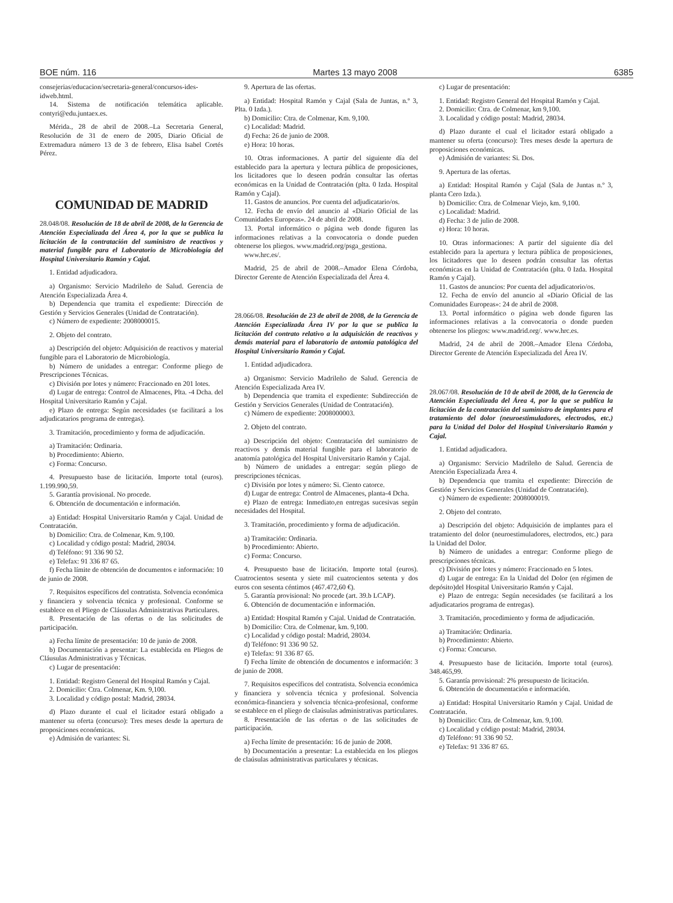BOE núm. 116 Martes 13 mayo 2008 6385
consejerias/educacion/secretaria-general/concursos-ides-idweb.html.
14. Sistema de notificación telemática aplicable. contyri@edu.juntaex.es.
Mérida., 28 de abril de 2008.–La Secretaria General, Resolución de 31 de enero de 2005, Diario Oficial de Extremadura número 13 de 3 de febrero, Elisa Isabel Cortés Pérez.
COMUNIDAD DE MADRID
28.048/08. Resolución de 18 de abril de 2008, de la Gerencia de Atención Especializada del Área 4, por la que se publica la licitación de la contratación del suministro de reactivos y material fungible para el Laboratorio de Microbiología del Hospital Universitario Ramón y Cajal.
1. Entidad adjudicadora.
a) Organismo: Servicio Madrileño de Salud. Gerencia de Atención Especializada Área 4.
b) Dependencia que tramita el expediente: Dirección de Gestión y Servicios Generales (Unidad de Contratación).
c) Número de expediente: 2008000015.
2. Objeto del contrato.
a) Descripción del objeto: Adquisición de reactivos y material fungible para el Laboratorio de Microbiología.
b) Número de unidades a entregar: Conforme pliego de Prescripciones Técnicas.
c) División por lotes y número: Fraccionado en 201 lotes.
d) Lugar de entrega: Control de Almacenes, Plta. -4 Dcha. del Hospital Universitario Ramón y Cajal.
e) Plazo de entrega: Según necesidades (se facilitará a los adjudicatarios programa de entregas).
3. Tramitación, procedimiento y forma de adjudicación.
a) Tramitación: Ordinaria.
b) Procedimiento: Abierto.
c) Forma: Concurso.
4. Presupuesto base de licitación. Importe total (euros). 1.199.990,59.
5. Garantía provisional. No procede.
6. Obtención de documentación e información.
a) Entidad: Hospital Universitario Ramón y Cajal. Unidad de Contratación.
b) Domicilio: Ctra. de Colmenar, Km. 9,100.
c) Localidad y código postal: Madrid, 28034.
d) Teléfono: 91 336 90 52.
e) Telefax: 91 336 87 65.
f) Fecha límite de obtención de documentos e información: 10 de junio de 2008.
7. Requisitos específicos del contratista. Solvencia económica y financiera y solvencia técnica y profesional. Conforme se establece en el Pliego de Cláusulas Administrativas Particulares.
8. Presentación de las ofertas o de las solicitudes de participación.
a) Fecha límite de presentación: 10 de junio de 2008.
b) Documentación a presentar: La establecida en Pliegos de Cláusulas Administrativas y Técnicas.
c) Lugar de presentación:
1. Entidad: Registro General del Hospital Ramón y Cajal.
2. Domicilio: Ctra. Colmenar, Km. 9,100.
3. Localidad y código postal: Madrid, 28034.
d) Plazo durante el cual el licitador estará obligado a mantener su oferta (concurso): Tres meses desde la apertura de proposiciones económicas.
e) Admisión de variantes: Si.
9. Apertura de las ofertas.
a) Entidad: Hospital Ramón y Cajal (Sala de Juntas, n.º 3, Plta. 0 Izda.).
b) Domicilio: Ctra. de Colmenar, Km. 9,100.
c) Localidad: Madrid.
d) Fecha: 26 de junio de 2008.
e) Hora: 10 horas.
10. Otras informaciones. A partir del siguiente día del establecido para la apertura y lectura pública de proposiciones, los licitadores que lo deseen podrán consultar las ofertas económicas en la Unidad de Contratación (plta. 0 Izda. Hospital Ramón y Cajal).
11. Gastos de anuncios. Por cuenta del adjudicatario/os.
12. Fecha de envío del anuncio al «Diario Oficial de las Comunidades Europeas». 24 de abril de 2008.
13. Portal informático o página web donde figuren las informaciones relativas a la convocatoria o donde pueden obtenerse los pliegos. www.madrid.org/psga_gestiona.
www.hrc.es/.
Madrid, 25 de abril de 2008.–Amador Elena Córdoba, Director Gerente de Atención Especializada del Área 4.
28.066/08. Resolución de 23 de abril de 2008, de la Gerencia de Atención Especializada Área IV por la que se publica la licitación del contrato relativo a la adquisición de reactivos y demás material para el laboratorio de antomía patológica del Hospital Universitario Ramón y Cajal.
1. Entidad adjudicadora.
a) Organismo: Servicio Madrileño de Salud. Gerencia de Atención Especializada Area IV.
b) Dependencia que tramita el expediente: Subdirección de Gestión y Servicios Generales (Unidad de Contratación).
c) Número de expediente: 2008000003.
2. Objeto del contrato.
a) Descripción del objeto: Contratación del suministro de reactivos y demás material fungible para el laboratorio de anatomía patológica del Hospital Universitario Ramón y Cajal.
b) Número de unidades a entregar: según pliego de prescripciones técnicas.
c) División por lotes y número: Si. Ciento catorce.
d) Lugar de entrega: Control de Almacenes, planta-4 Dcha.
e) Plazo de entrega: Inmediato,en entregas sucesivas según necesidades del Hospital.
3. Tramitación, procedimiento y forma de adjudicación.
a) Tramitación: Ordinaria.
b) Procedimiento: Abierto.
c) Forma: Concurso.
4. Presupuesto base de licitación. Importe total (euros). Cuatrocientos sesenta y siete mil cuatrocientos setenta y dos euros con sesenta céntimos (467.472,60 €).
5. Garantía provisional: No procede (art. 39.b LCAP).
6. Obtención de documentación e información.
a) Entidad: Hospital Ramón y Cajal. Unidad de Contratación.
b) Domicilio: Ctra. de Colmenar, km. 9,100.
c) Localidad y código postal: Madrid, 28034.
d) Teléfono: 91 336 90 52.
e) Telefax: 91 336 87 65.
f) Fecha límite de obtención de documentos e información: 3 de junio de 2008.
7. Requisitos específicos del contratista. Solvencia económica y financiera y solvencia técnica y profesional. Solvencia económica-financiera y solvencia técnica-profesional, conforme se establece en el pliego de claúsulas administrativas particulares.
8. Presentación de las ofertas o de las solicitudes de participación.
a) Fecha límite de presentación: 16 de junio de 2008.
b) Documentación a presentar: La establecida en los pliegos de claúsulas administrativas particulares y técnicas.
c) Lugar de presentación:
1. Entidad: Registro General del Hospital Ramón y Cajal.
2. Domicilio: Ctra. de Colmenar, km 9,100.
3. Localidad y código postal: Madrid, 28034.
d) Plazo durante el cual el licitador estará obligado a mantener su oferta (concurso): Tres meses desde la apertura de proposiciones económicas.
e) Admisión de variantes: Si. Dos.
9. Apertura de las ofertas.
a) Entidad: Hospital Ramón y Cajal (Sala de Juntas n.º 3, planta Cero Izda.).
b) Domicilio: Ctra. de Colmenar Viejo, km. 9,100.
c) Localidad: Madrid.
d) Fecha: 3 de julio de 2008.
e) Hora: 10 horas.
10. Otras informaciones: A partir del siguiente día del establecido para la apertura y lectura pública de proposiciones, los licitadores que lo deseen podrán consultar las ofertas económicas en la Unidad de Contratación (plta. 0 Izda. Hospital Ramón y Cajal).
11. Gastos de anuncios: Por cuenta del adjudicatorio/os.
12. Fecha de envío del anuncio al «Diario Oficial de las Comunidades Europeas»: 24 de abril de 2008.
13. Portal informático o página web donde figuren las informaciones relativas a la convocatoria o donde pueden obtenerse los pliegos: www.madrid.org/. www.hrc.es.
Madrid, 24 de abril de 2008.–Amador Elena Córdoba, Director Gerente de Atención Especializada del Área IV.
28.067/08. Resolución de 10 de abril de 2008, de la Gerencia de Atención Especializada del Área 4, por la que se publica la licitación de la contratación del suministro de implantes para el tratamiento del dolor (neuroestimuladores, electrodos, etc.) para la Unidad del Dolor del Hospital Universitario Ramón y Cajal.
1. Entidad adjudicadora.
a) Organismo: Servicio Madrileño de Salud. Gerencia de Atención Especializada Área 4.
b) Dependencia que tramita el expediente: Dirección de Gestión y Servicios Generales (Unidad de Contratación).
c) Número de expediente: 2008000019.
2. Objeto del contrato.
a) Descripción del objeto: Adquisición de implantes para el tratamiento del dolor (neuroestimuladores, electrodos, etc.) para la Unidad del Dolor.
b) Número de unidades a entregar: Conforme pliego de prescripciones técnicas.
c) División por lotes y número: Fraccionado en 5 lotes.
d) Lugar de entrega: En la Unidad del Dolor (en régimen de depósito)del Hospital Universitario Ramón y Cajal.
e) Plazo de entrega: Según necesidades (se facilitará a los adjudicatarios programa de entregas).
3. Tramitación, procedimiento y forma de adjudicación.
a) Tramitación: Ordinaria.
b) Procedimiento: Abierto.
c) Forma: Concurso.
4. Presupuesto base de licitación. Importe total (euros). 348.465,99.
5. Garantía provisional: 2% presupuesto de licitación.
6. Obtención de documentación e información.
a) Entidad: Hospital Universitario Ramón y Cajal. Unidad de Contratación.
b) Domicilio: Ctra. de Colmenar, km. 9,100.
c) Localidad y código postal: Madrid, 28034.
d) Teléfono: 91 336 90 52.
e) Telefax: 91 336 87 65.